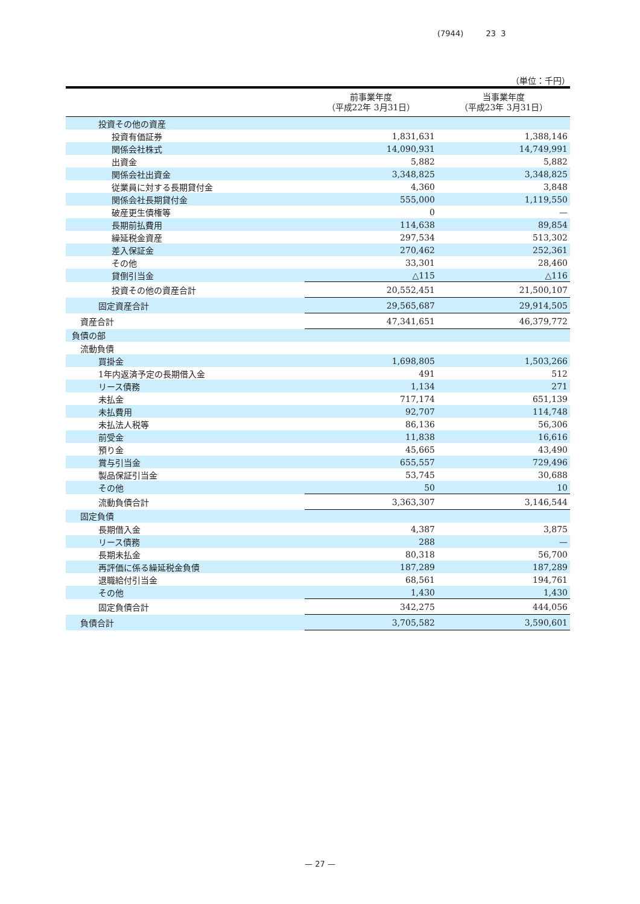(7944) 23 3
（単位：千円）
| | 前事業年度 （平成22年 3月31日） | 当事業年度 （平成23年 3月31日） |
| --- | --- | --- |
| 投資その他の資産 | | |
| 投資有価証券 | 1,831,631 | 1,388,146 |
| 関係会社株式 | 14,090,931 | 14,749,991 |
| 出資金 | 5,882 | 5,882 |
| 関係会社出資金 | 3,348,825 | 3,348,825 |
| 従業員に対する長期貸付金 | 4,360 | 3,848 |
| 関係会社長期貸付金 | 555,000 | 1,119,550 |
| 破産更生債権等 | 0 | — |
| 長期前払費用 | 114,638 | 89,854 |
| 繰延税金資産 | 297,534 | 513,302 |
| 差入保証金 | 270,462 | 252,361 |
| その他 | 33,301 | 28,460 |
| 貸倒引当金 | △115 | △116 |
| 投資その他の資産合計 | 20,552,451 | 21,500,107 |
| 固定資産合計 | 29,565,687 | 29,914,505 |
| 資産合計 | 47,341,651 | 46,379,772 |
| 負債の部 | | |
| 流動負債 | | |
| 買掛金 | 1,698,805 | 1,503,266 |
| 1年内返済予定の長期借入金 | 491 | 512 |
| リース債務 | 1,134 | 271 |
| 未払金 | 717,174 | 651,139 |
| 未払費用 | 92,707 | 114,748 |
| 未払法人税等 | 86,136 | 56,306 |
| 前受金 | 11,838 | 16,616 |
| 預り金 | 45,665 | 43,490 |
| 賞与引当金 | 655,557 | 729,496 |
| 製品保証引当金 | 53,745 | 30,688 |
| その他 | 50 | 10 |
| 流動負債合計 | 3,363,307 | 3,146,544 |
| 固定負債 | | |
| 長期借入金 | 4,387 | 3,875 |
| リース債務 | 288 | — |
| 長期未払金 | 80,318 | 56,700 |
| 再評価に係る繰延税金負債 | 187,289 | 187,289 |
| 退職給付引当金 | 68,561 | 194,761 |
| その他 | 1,430 | 1,430 |
| 固定負債合計 | 342,275 | 444,056 |
| 負債合計 | 3,705,582 | 3,590,601 |
— 27 —